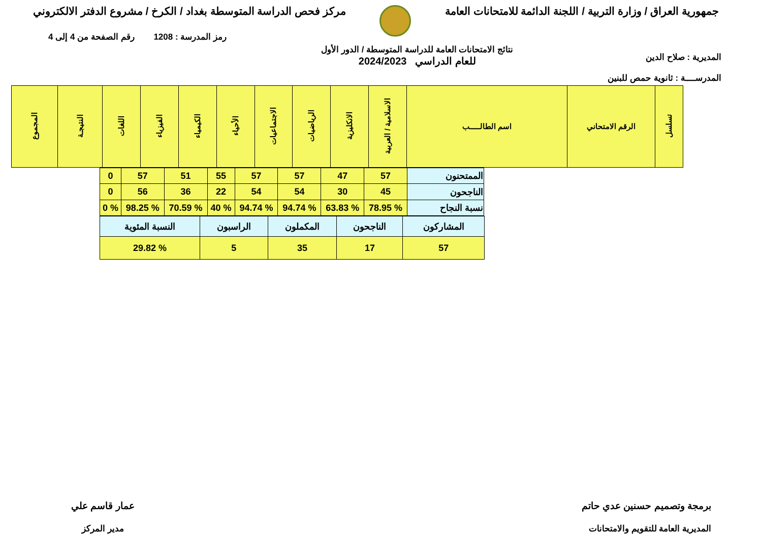جمهورية العراق / وزارة التربية / اللجنة الدائمة للامتحانات العامة
مركز فحص الدراسة المتوسطة بغداد / الكرخ / مشروع الدفتر الالكتروني
المديرية : صلاح الدين
المدرســــة : ثانوية حمص للبنين
نتائج الامتحانات العامة للدراسة المتوسطة / الدور الأول
للعام الدراسي 2024/2023
رمز المدرسة : 1208 رقم الصفحة من 4 إلى 4
| تسلسل | الرقم الامتحاني | اسم الطالـــــب | الاسلامية / العربية | الانكليزية | الرياضيات | الاجتماعيات | الأحياء | الكيمياء | الفيزياء | اللغات | النتيجـة | المجموع |
| --- | --- | --- | --- | --- | --- | --- | --- | --- | --- | --- | --- | --- |
| الممتحنون | 57 | 47 | 57 | 57 | 55 | 51 | 57 | 0 |
| الناجحون | 45 | 30 | 54 | 54 | 22 | 36 | 56 | 0 |
| نسبة النجاح | % 78.95 | % 63.83 | % 94.74 | % 94.74 | % 40 | % 70.59 | % 98.25 | % 0 |
| المشاركون | الناجحون | المكملون | الراسبون | النسبة المئوية |
| 57 | 17 | 35 | 5 | % 29.82 |
برمجة وتصميم حسنين عدي حاتم
المديرية العامة للتقويم والامتحانات
عمار قاسم علي
مدير المركز